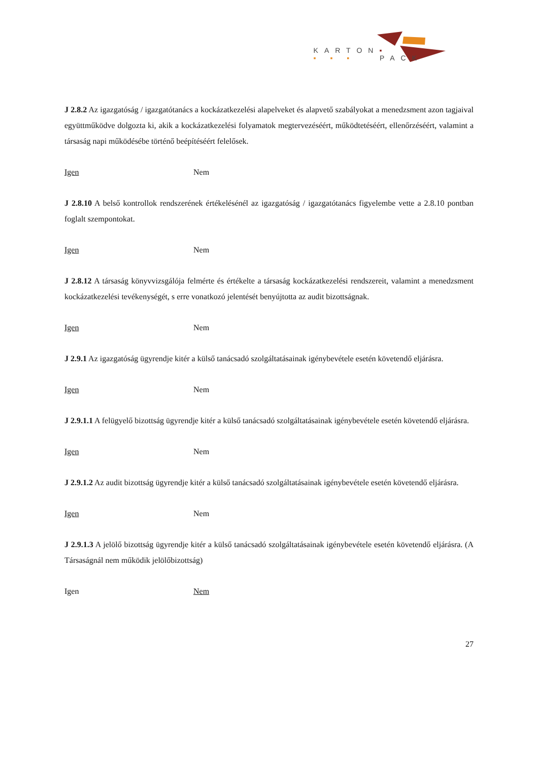KARTON▪
▪ ▪ ▪ PACK
J 2.8.2 Az igazgatóság / igazgatótanács a kockázatkezelési alapelveket és alapvető szabályokat a menedzsment azon tagjaival együttműködve dolgozta ki, akik a kockázatkezelési folyamatok megtervezéséért, működtetéséért, ellenőrzéséért, valamint a társaság napi működésébe történő beépítéséért felelősek.
Igen Nem
J 2.8.10 A belső kontrollok rendszerének értékelésénél az igazgatóság / igazgatótanács figyelembe vette a 2.8.10 pontban foglalt szempontokat.
Igen Nem
J 2.8.12 A társaság könyvvizsgálója felmérte és értékelte a társaság kockázatkezelési rendszereit, valamint a menedzsment kockázatkezelési tevékenységét, s erre vonatkozó jelentését benyújtotta az audit bizottságnak.
Igen Nem
J 2.9.1 Az igazgatóság ügyrendje kitér a külső tanácsadó szolgáltatásainak igénybevétele esetén követendő eljárásra.
Igen Nem
J 2.9.1.1 A felügyelő bizottság ügyrendje kitér a külső tanácsadó szolgáltatásainak igénybevétele esetén követendő eljárásra.
Igen Nem
J 2.9.1.2 Az audit bizottság ügyrendje kitér a külső tanácsadó szolgáltatásainak igénybevétele esetén követendő eljárásra.
Igen Nem
J 2.9.1.3 A jelölő bizottság ügyrendje kitér a külső tanácsadó szolgáltatásainak igénybevétele esetén követendő eljárásra. (A Társaságnál nem működik jelölőbizottság)
Igen Nem
27